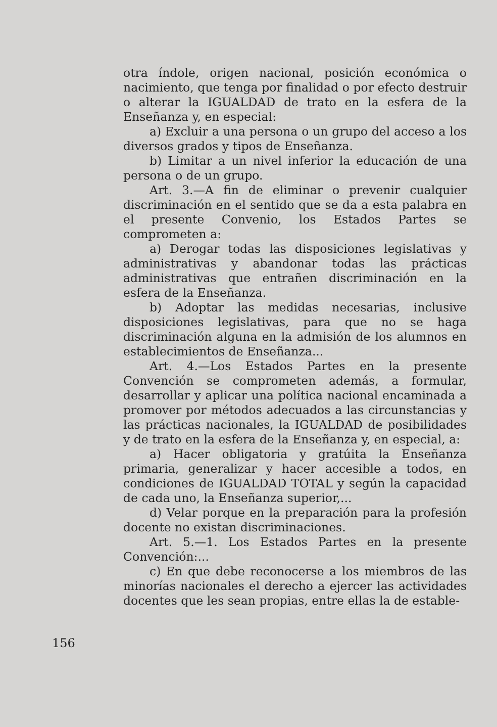otra índole, origen nacional, posición económica o nacimiento, que tenga por finalidad o por efecto destruir o alterar la IGUALDAD de trato en la esfera de la Enseñanza y, en especial:
a) Excluir a una persona o un grupo del acceso a los diversos grados y tipos de Enseñanza.
b) Limitar a un nivel inferior la educación de una persona o de un grupo.
Art. 3.—A fin de eliminar o prevenir cualquier discriminación en el sentido que se da a esta palabra en el presente Convenio, los Estados Partes se comprometen a:
a) Derogar todas las disposiciones legislativas y administrativas y abandonar todas las prácticas administrativas que entrañen discriminación en la esfera de la Enseñanza.
b) Adoptar las medidas necesarias, inclusive disposiciones legislativas, para que no se haga discriminación alguna en la admisión de los alumnos en establecimientos de Enseñanza...
Art. 4.—Los Estados Partes en la presente Convención se comprometen además, a formular, desarrollar y aplicar una política nacional encaminada a promover por métodos adecuados a las circunstancias y las prácticas nacionales, la IGUALDAD de posibilidades y de trato en la esfera de la Enseñanza y, en especial, a:
a) Hacer obligatoria y gratúita la Enseñanza primaria, generalizar y hacer accesible a todos, en condiciones de IGUALDAD TOTAL y según la capacidad de cada uno, la Enseñanza superior,...
d) Velar porque en la preparación para la profesión docente no existan discriminaciones.
Art. 5.—1. Los Estados Partes en la presente Convención:...
c) En que debe reconocerse a los miembros de las minorías nacionales el derecho a ejercer las actividades docentes que les sean propias, entre ellas la de estable-
156